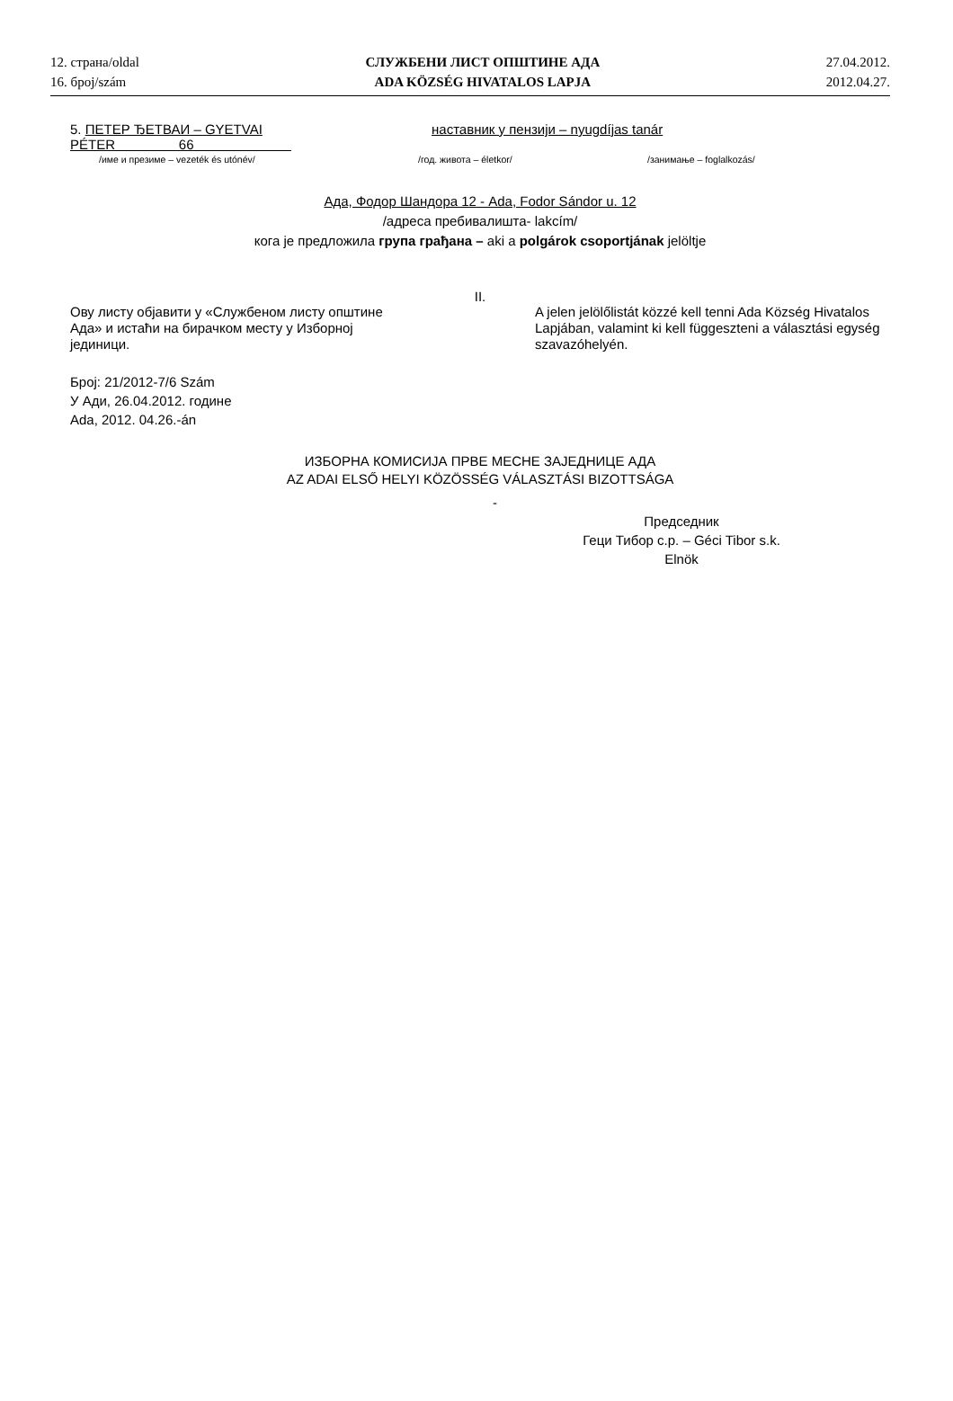12. страна/oldal
16. број/szám
СЛУЖБЕНИ ЛИСТ ОПШТИНЕ АДА
ADA KÖZSÉG HIVATALOS LAPJA
27.04.2012.
2012.04.27.
5. ПЕТЕР ЂЕТВАИ – GYETVAI PÉTER 66
наставник у пензији – nyugdíjas tanár
/име и презиме – vezeték és utónév/ /год. живота – életkor/ /занимање – foglalkozás/
Ада, Фодор Шандора 12 - Ada, Fodor Sándor u. 12
/адреса пребивалишта- lakcím/
кога је предложила група грађана – aki a polgárok csoportjának jelöltje
II.
Ову листу објавити у «Службеном листу општине Ада» и истаћи на бирачком месту у Изборној јединици.
A jelen jelölőlistát közzé kell tenni Ada Község Hivatalos Lapjában, valamint ki kell függeszteni a választási egység szavazóhelyén.
Број: 21/2012-7/6 Szám
У Ади, 26.04.2012. године
Ada, 2012. 04.26.-án
ИЗБОРНА КОМИСИЈА ПРВЕ МЕСНЕ ЗАЈЕДНИЦЕ АДА
AZ ADAI ELSŐ HELYI KÖZÖSSÉG VÁLASZTÁSI BIZOTTSÁGA
-
Председник
Геци Тибор с.р. – Géci Tibor s.k.
Elnök